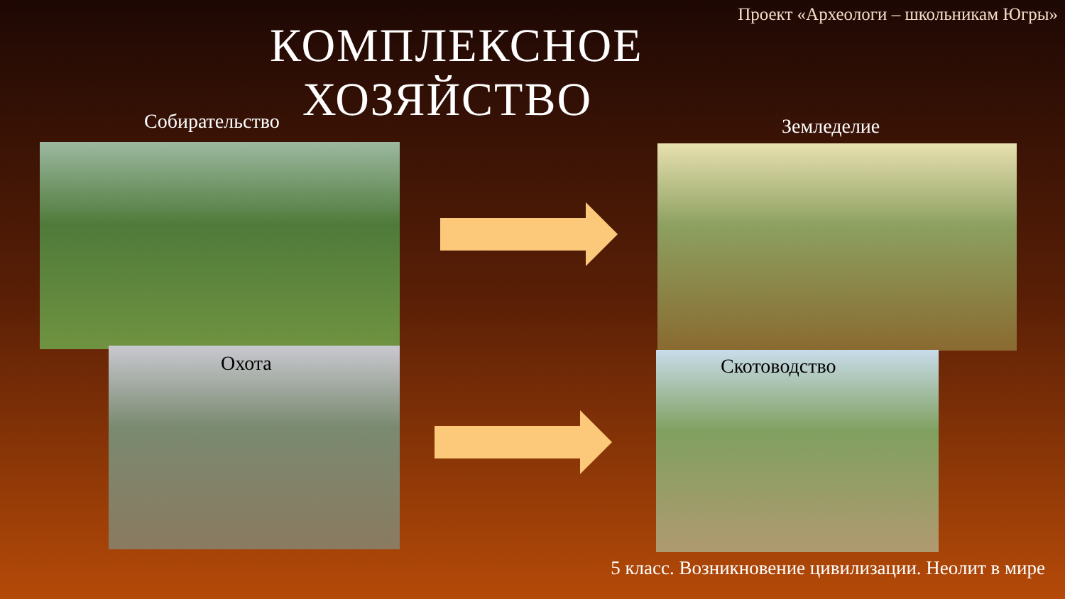Проект «Археологи – школьникам Югры»
КОМПЛЕКСНОЕ ХОЗЯЙСТВО
Собирательство
Охота
Земледелие
Скотоводство
5 класс. Возникновение цивилизации. Неолит в мире